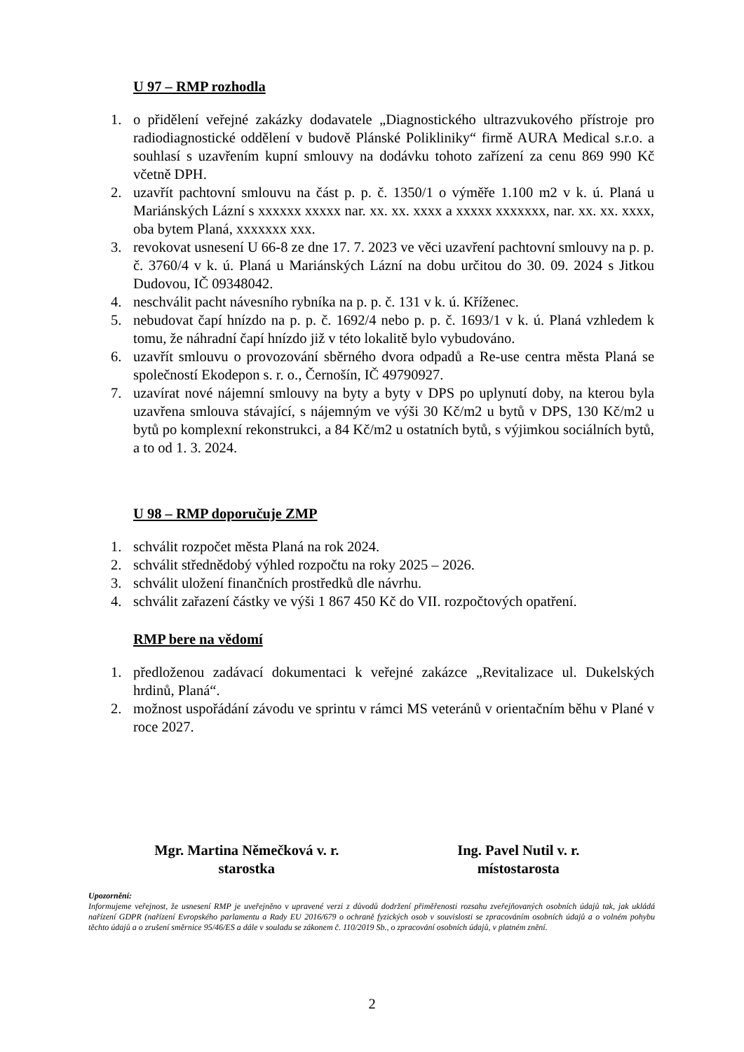U 97 – RMP rozhodla
1. o přidělení veřejné zakázky dodavatele „Diagnostického ultrazvukového přístroje pro radiodiagnostické oddělení v budově Plánské Polikliniky“ firmě AURA Medical s.r.o. a souhlasí s uzavřením kupní smlouvy na dodávku tohoto zařízení za cenu 869 990 Kč včetně DPH.
2. uzavřít pachtovní smlouvu na část p. p. č. 1350/1 o výměře 1.100 m2 v k. ú. Planá u Mariánských Lázní s xxxxxx xxxxx nar. xx. xx. xxxx a xxxxx xxxxxxx, nar. xx. xx. xxxx, oba bytem Planá, xxxxxxx xxx.
3. revokovat usnesení U 66-8 ze dne 17. 7. 2023 ve věci uzavření pachtovní smlouvy na p. p. č. 3760/4 v k. ú. Planá u Mariánských Lázní na dobu určitou do 30. 09. 2024 s Jitkou Dudovou, IČ 09348042.
4. neschválit pacht návesního rybníka na p. p. č. 131 v k. ú. Kříženec.
5. nebudovat čapí hnízdo na p. p. č. 1692/4 nebo p. p. č. 1693/1 v k. ú. Planá vzhledem k tomu, že náhradní čapí hnízdo již v této lokalitě bylo vybudováno.
6. uzavřít smlouvu o provozování sběrného dvora odpadů a Re-use centra města Planá se společností Ekodepon s. r. o., Černošín, IČ 49790927.
7. uzavírat nové nájemní smlouvy na byty a byty v DPS po uplynutí doby, na kterou byla uzavřena smlouva stávající, s nájemným ve výši 30 Kč/m2 u bytů v DPS, 130 Kč/m2 u bytů po komplexní rekonstrukci, a 84 Kč/m2 u ostatních bytů, s výjimkou sociálních bytů, a to od 1. 3. 2024.
U 98 – RMP doporučuje ZMP
1. schválit rozpočet města Planá na rok 2024.
2. schválit střednědobý výhled rozpočtu na roky 2025 – 2026.
3. schválit uložení finančních prostředků dle návrhu.
4. schválit zařazení částky ve výši 1 867 450 Kč do VII. rozpočtových opatření.
RMP bere na vědomí
1. předloženou zadávací dokumentaci k veřejné zakázce „Revitalizace ul. Dukelských hrdinů, Planá“.
2. možnost uspořádání závodu ve sprintu v rámci MS veteránů v orientačním běhu v Plané v roce 2027.
Mgr. Martina Němečková v. r.
starostka
Ing. Pavel Nutil v. r.
místostarosta
Upozornění:
Informujeme veřejnost, že usnesení RMP je uveřejněno v upravené verzi z důvodů dodržení přiměřenosti rozsahu zveřejňovaných osobních údajů tak, jak ukládá nařízení GDPR (nařízení Evropského parlamentu a Rady EU 2016/679 o ochraně fyzických osob v souvislosti se zpracováním osobních údajů a o volném pohybu těchto údajů a o zrušení směrnice 95/46/ES a dále v souladu se zákonem č. 110/2019 Sb., o zpracování osobních údajů, v platném znění.
2